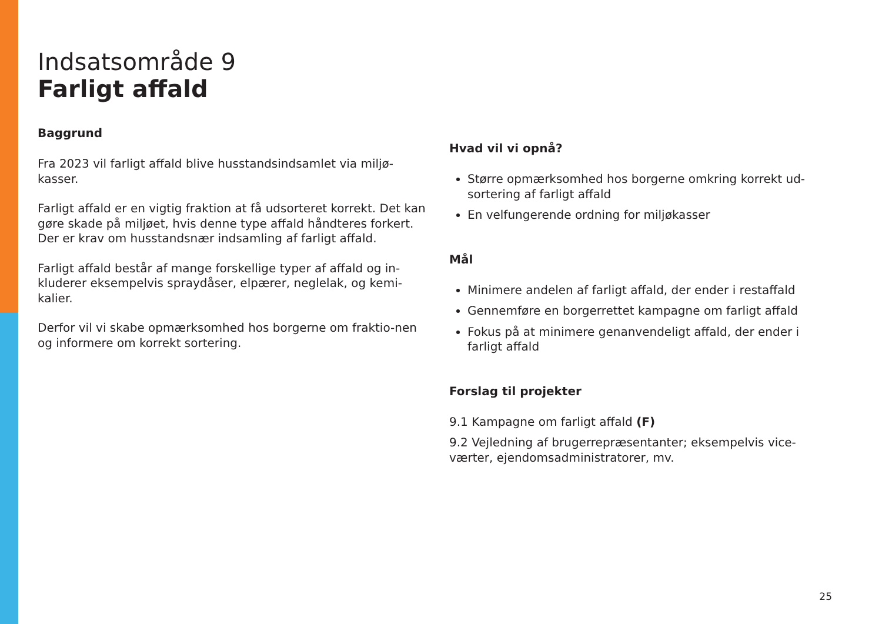Indsatsområde 9
Farligt affald
Baggrund
Fra 2023 vil farligt affald blive husstandsindsamlet via miljø-kasser.
Farligt affald er en vigtig fraktion at få udsorteret korrekt. Det kan gøre skade på miljøet, hvis denne type affald håndteres forkert. Der er krav om husstandsnær indsamling af farligt affald.
Farligt affald består af mange forskellige typer af affald og in-kluderer eksempelvis spraydåser, elpærer, neglelak, og kemi-kalier.
Derfor vil vi skabe opmærksomhed hos borgerne om fraktio-nen og informere om korrekt sortering.
Hvad vil vi opnå?
Større opmærksomhed hos borgerne omkring korrekt ud-sortering af farligt affald
En velfungerende ordning for miljøkasser
Mål
Minimere andelen af farligt affald, der ender i restaffald
Gennemføre en borgerrettet kampagne om farligt affald
Fokus på at minimere genanvendeligt affald, der ender i farligt affald
Forslag til projekter
9.1 Kampagne om farligt affald (F)
9.2 Vejledning af brugerrepræsentanter; eksempelvis vice-værter, ejendomsadministratorer, mv.
25